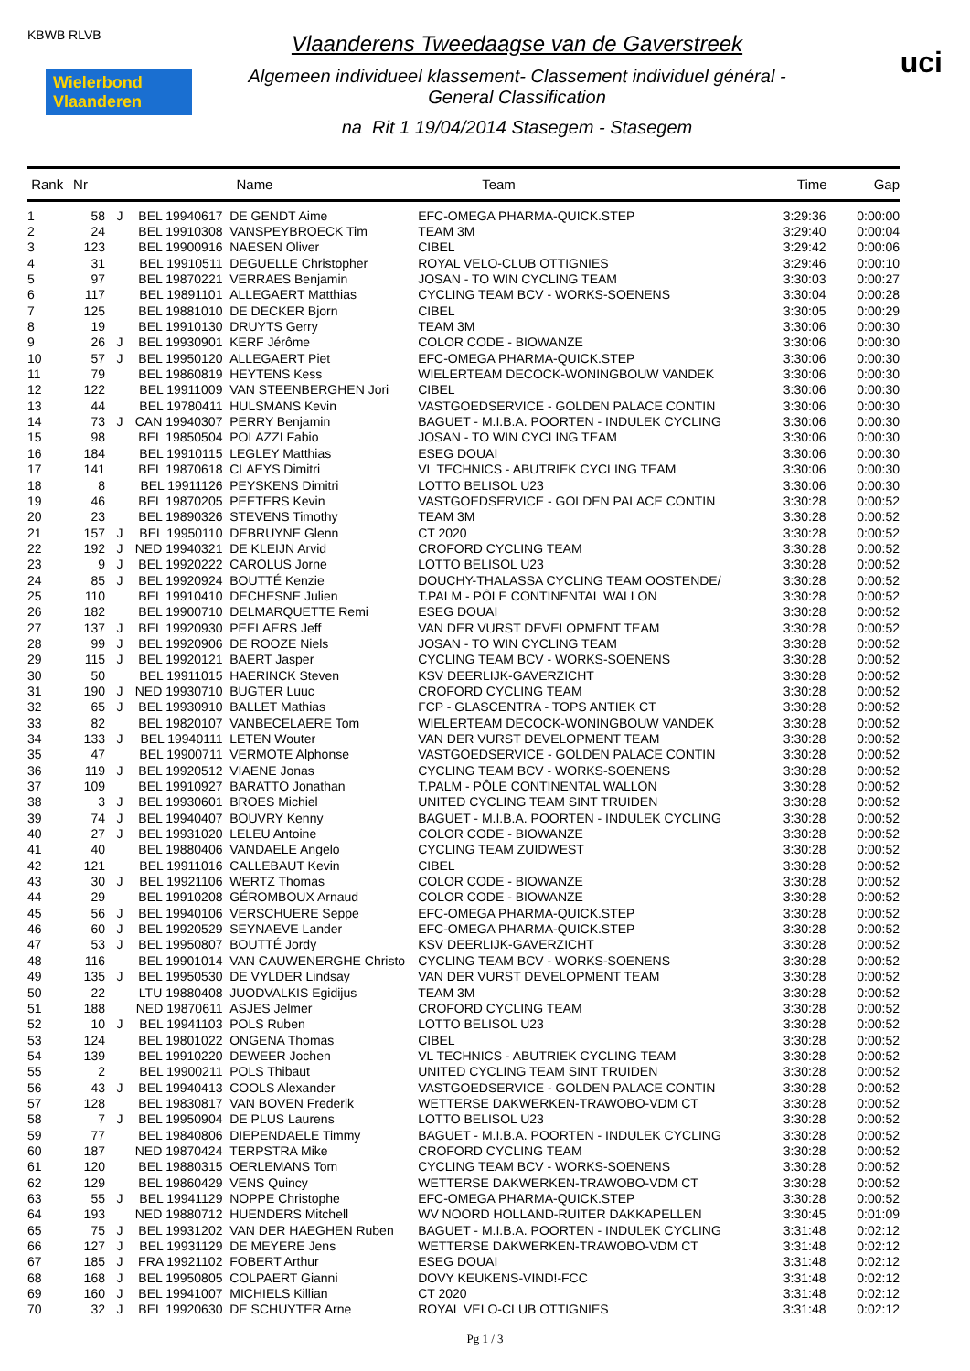KBWB RLVB
Wielerbond Vlaanderen
Vlaanderens Tweedaagse van de Gaverstreek
Algemeen individueel klassement- Classement individuel général -
General Classification
na Rit 1 19/04/2014 Stasegem - Stasegem
uci
| Rank | Nr | | | Name | Team | Time | Gap |
| --- | --- | --- | --- | --- | --- | --- | --- |
| 1 | 58 | J | BEL 19940617 | DE GENDT Aime | EFC-OMEGA PHARMA-QUICK.STEP | 3:29:36 | 0:00:00 |
| 2 | 24 | | BEL 19910308 | VANSPEYBROECK Tim | TEAM 3M | 3:29:40 | 0:00:04 |
| 3 | 123 | | BEL 19900916 | NAESEN Oliver | CIBEL | 3:29:42 | 0:00:06 |
| 4 | 31 | | BEL 19910511 | DEGUELLE Christopher | ROYAL VELO-CLUB OTTIGNIES | 3:29:46 | 0:00:10 |
| 5 | 97 | | BEL 19870221 | VERRAES Benjamin | JOSAN - TO WIN CYCLING TEAM | 3:30:03 | 0:00:27 |
| 6 | 117 | | BEL 19891101 | ALLEGAERT Matthias | CYCLING TEAM BCV - WORKS-SOENENS | 3:30:04 | 0:00:28 |
| 7 | 125 | | BEL 19881010 | DE DECKER Bjorn | CIBEL | 3:30:05 | 0:00:29 |
| 8 | 19 | | BEL 19910130 | DRUYTS Gerry | TEAM 3M | 3:30:06 | 0:00:30 |
| 9 | 26 | J | BEL 19930901 | KERF Jérôme | COLOR CODE - BIOWANZE | 3:30:06 | 0:00:30 |
| 10 | 57 | J | BEL 19950120 | ALLEGAERT Piet | EFC-OMEGA PHARMA-QUICK.STEP | 3:30:06 | 0:00:30 |
| 11 | 79 | | BEL 19860819 | HEYTENS Kess | WIELERTEAM DECOCK-WONINGBOUW VANDEK | 3:30:06 | 0:00:30 |
| 12 | 122 | | BEL 19911009 | VAN STEENBERGHEN Jori | CIBEL | 3:30:06 | 0:00:30 |
| 13 | 44 | | BEL 19780411 | HULSMANS Kevin | VASTGOEDSERVICE - GOLDEN PALACE CONTIN | 3:30:06 | 0:00:30 |
| 14 | 73 | J | CAN 19940307 | PERRY Benjamin | BAGUET - M.I.B.A. POORTEN - INDULEK CYCLING | 3:30:06 | 0:00:30 |
| 15 | 98 | | BEL 19850504 | POLAZZI Fabio | JOSAN - TO WIN CYCLING TEAM | 3:30:06 | 0:00:30 |
| 16 | 184 | | BEL 19910115 | LEGLEY Matthias | ESEG DOUAI | 3:30:06 | 0:00:30 |
| 17 | 141 | | BEL 19870618 | CLAEYS Dimitri | VL TECHNICS - ABUTRIEK CYCLING TEAM | 3:30:06 | 0:00:30 |
| 18 | 8 | | BEL 19911126 | PEYSKENS Dimitri | LOTTO BELISOL U23 | 3:30:06 | 0:00:30 |
| 19 | 46 | | BEL 19870205 | PEETERS Kevin | VASTGOEDSERVICE - GOLDEN PALACE CONTIN | 3:30:28 | 0:00:52 |
| 20 | 23 | | BEL 19890326 | STEVENS Timothy | TEAM 3M | 3:30:28 | 0:00:52 |
| 21 | 157 | J | BEL 19950110 | DEBRUYNE Glenn | CT 2020 | 3:30:28 | 0:00:52 |
| 22 | 192 | J | NED 19940321 | DE KLEIJN Arvid | CROFORD CYCLING TEAM | 3:30:28 | 0:00:52 |
| 23 | 9 | J | BEL 19920222 | CAROLUS Jorne | LOTTO BELISOL U23 | 3:30:28 | 0:00:52 |
| 24 | 85 | J | BEL 19920924 | BOUTTÉ Kenzie | DOUCHY-THALASSA CYCLING TEAM OOSTENDE/ | 3:30:28 | 0:00:52 |
| 25 | 110 | | BEL 19910410 | DECHESNE Julien | T.PALM - PÔLE CONTINENTAL WALLON | 3:30:28 | 0:00:52 |
| 26 | 182 | | BEL 19900710 | DELMARQUETTE Remi | ESEG DOUAI | 3:30:28 | 0:00:52 |
| 27 | 137 | J | BEL 19920930 | PEELAERS Jeff | VAN DER VURST DEVELOPMENT TEAM | 3:30:28 | 0:00:52 |
| 28 | 99 | J | BEL 19920906 | DE ROOZE Niels | JOSAN - TO WIN CYCLING TEAM | 3:30:28 | 0:00:52 |
| 29 | 115 | J | BEL 19920121 | BAERT Jasper | CYCLING TEAM BCV - WORKS-SOENENS | 3:30:28 | 0:00:52 |
| 30 | 50 | | BEL 19911015 | HAERINCK Steven | KSV DEERLIJK-GAVERZICHT | 3:30:28 | 0:00:52 |
| 31 | 190 | J | NED 19930710 | BUGTER Luuc | CROFORD CYCLING TEAM | 3:30:28 | 0:00:52 |
| 32 | 65 | J | BEL 19930910 | BALLET Mathias | FCP - GLASCENTRA - TOPS ANTIEK CT | 3:30:28 | 0:00:52 |
| 33 | 82 | | BEL 19820107 | VANBECELAERE Tom | WIELERTEAM DECOCK-WONINGBOUW VANDEK | 3:30:28 | 0:00:52 |
| 34 | 133 | J | BEL 19940111 | LETEN Wouter | VAN DER VURST DEVELOPMENT TEAM | 3:30:28 | 0:00:52 |
| 35 | 47 | | BEL 19900711 | VERMOTE Alphonse | VASTGOEDSERVICE - GOLDEN PALACE CONTIN | 3:30:28 | 0:00:52 |
| 36 | 119 | J | BEL 19920512 | VIAENE Jonas | CYCLING TEAM BCV - WORKS-SOENENS | 3:30:28 | 0:00:52 |
| 37 | 109 | | BEL 19910927 | BARATTO Jonathan | T.PALM - PÔLE CONTINENTAL WALLON | 3:30:28 | 0:00:52 |
| 38 | 3 | J | BEL 19930601 | BROES Michiel | UNITED CYCLING TEAM SINT TRUIDEN | 3:30:28 | 0:00:52 |
| 39 | 74 | J | BEL 19940407 | BOUVRY Kenny | BAGUET - M.I.B.A. POORTEN - INDULEK CYCLING | 3:30:28 | 0:00:52 |
| 40 | 27 | J | BEL 19931020 | LELEU Antoine | COLOR CODE - BIOWANZE | 3:30:28 | 0:00:52 |
| 41 | 40 | | BEL 19880406 | VANDAELE Angelo | CYCLING TEAM ZUIDWEST | 3:30:28 | 0:00:52 |
| 42 | 121 | | BEL 19911016 | CALLEBAUT Kevin | CIBEL | 3:30:28 | 0:00:52 |
| 43 | 30 | J | BEL 19921106 | WERTZ Thomas | COLOR CODE - BIOWANZE | 3:30:28 | 0:00:52 |
| 44 | 29 | | BEL 19910208 | GÉROMBOUX Arnaud | COLOR CODE - BIOWANZE | 3:30:28 | 0:00:52 |
| 45 | 56 | J | BEL 19940106 | VERSCHUERE Seppe | EFC-OMEGA PHARMA-QUICK.STEP | 3:30:28 | 0:00:52 |
| 46 | 60 | J | BEL 19920529 | SEYNAEVE Lander | EFC-OMEGA PHARMA-QUICK.STEP | 3:30:28 | 0:00:52 |
| 47 | 53 | J | BEL 19950807 | BOUTTÉ Jordy | KSV DEERLIJK-GAVERZICHT | 3:30:28 | 0:00:52 |
| 48 | 116 | | BEL 19901014 | VAN CAUWENERGHE Christo | CYCLING TEAM BCV - WORKS-SOENENS | 3:30:28 | 0:00:52 |
| 49 | 135 | J | BEL 19950530 | DE VYLDER Lindsay | VAN DER VURST DEVELOPMENT TEAM | 3:30:28 | 0:00:52 |
| 50 | 22 | | LTU 19880408 | JUODVALKIS Egidijus | TEAM 3M | 3:30:28 | 0:00:52 |
| 51 | 188 | | NED 19870611 | ASJES Jelmer | CROFORD CYCLING TEAM | 3:30:28 | 0:00:52 |
| 52 | 10 | J | BEL 19941103 | POLS Ruben | LOTTO BELISOL U23 | 3:30:28 | 0:00:52 |
| 53 | 124 | | BEL 19801022 | ONGENA Thomas | CIBEL | 3:30:28 | 0:00:52 |
| 54 | 139 | | BEL 19910220 | DEWEER Jochen | VL TECHNICS - ABUTRIEK CYCLING TEAM | 3:30:28 | 0:00:52 |
| 55 | 2 | | BEL 19900211 | POLS Thibaut | UNITED CYCLING TEAM SINT TRUIDEN | 3:30:28 | 0:00:52 |
| 56 | 43 | J | BEL 19940413 | COOLS Alexander | VASTGOEDSERVICE - GOLDEN PALACE CONTIN | 3:30:28 | 0:00:52 |
| 57 | 128 | | BEL 19830817 | VAN BOVEN Frederik | WETTERSE DAKWERKEN-TRAWOBO-VDM CT | 3:30:28 | 0:00:52 |
| 58 | 7 | J | BEL 19950904 | DE PLUS Laurens | LOTTO BELISOL U23 | 3:30:28 | 0:00:52 |
| 59 | 77 | | BEL 19840806 | DIEPENDAELE Timmy | BAGUET - M.I.B.A. POORTEN - INDULEK CYCLING | 3:30:28 | 0:00:52 |
| 60 | 187 | | NED 19870424 | TERPSTRA Mike | CROFORD CYCLING TEAM | 3:30:28 | 0:00:52 |
| 61 | 120 | | BEL 19880315 | OERLEMANS Tom | CYCLING TEAM BCV - WORKS-SOENENS | 3:30:28 | 0:00:52 |
| 62 | 129 | | BEL 19860429 | VENS Quincy | WETTERSE DAKWERKEN-TRAWOBO-VDM CT | 3:30:28 | 0:00:52 |
| 63 | 55 | J | BEL 19941129 | NOPPE Christophe | EFC-OMEGA PHARMA-QUICK.STEP | 3:30:28 | 0:00:52 |
| 64 | 193 | | NED 19880712 | HUENDERS Mitchell | WV NOORD HOLLAND-RUITER DAKKAPELLEN | 3:30:45 | 0:01:09 |
| 65 | 75 | J | BEL 19931202 | VAN DER HAEGHEN Ruben | BAGUET - M.I.B.A. POORTEN - INDULEK CYCLING | 3:31:48 | 0:02:12 |
| 66 | 127 | J | BEL 19931129 | DE MEYERE Jens | WETTERSE DAKWERKEN-TRAWOBO-VDM CT | 3:31:48 | 0:02:12 |
| 67 | 185 | J | FRA 19921102 | FOBERT Arthur | ESEG DOUAI | 3:31:48 | 0:02:12 |
| 68 | 168 | J | BEL 19950805 | COLPAERT Gianni | DOVY KEUKENS-VIND!-FCC | 3:31:48 | 0:02:12 |
| 69 | 160 | J | BEL 19941007 | MICHIELS Killian | CT 2020 | 3:31:48 | 0:02:12 |
| 70 | 32 | J | BEL 19920630 | DE SCHUYTER Arne | ROYAL VELO-CLUB OTTIGNIES | 3:31:48 | 0:02:12 |
Pg 1 / 3